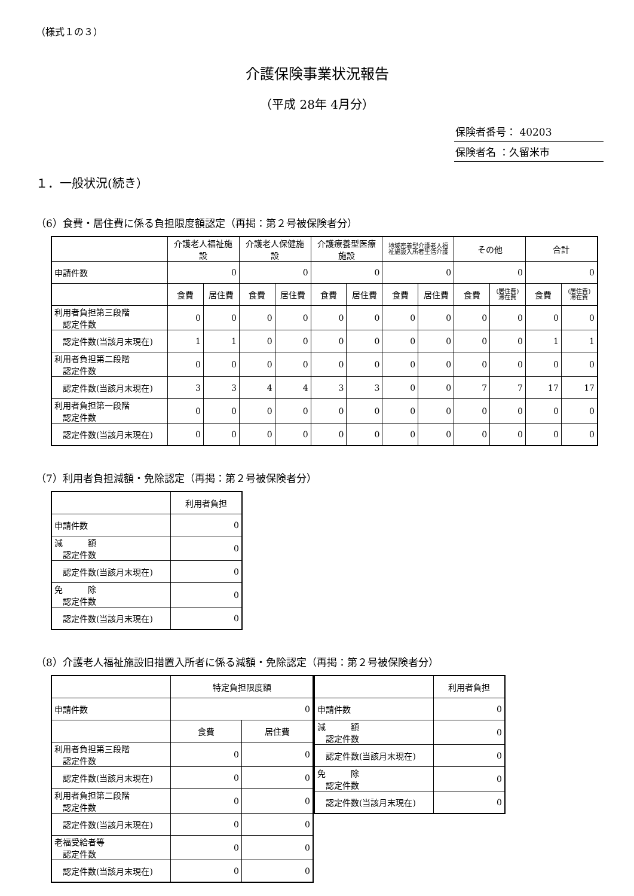（様式１の３）
介護保険事業状況報告
（平成 28年 4月分）
保険者番号： 40203
保険者名 ：久留米市
１．一般状況(続き）
（6）食費・居住費に係る負担限度額認定（再掲：第２号被保険者分）
| | 介護老人福祉施設 | | 介護老人保健施設 | | 介護療養型医療施設 | | 地域密着型介護老人福 祉施設入所者生活介護 | | その他 | | 合計 | |
| --- | --- | --- | --- | --- | --- | --- | --- | --- | --- | --- | --- | --- |
| 申請件数 | 0 | | 0 | | 0 | | 0 | | 0 | | 0 | |
| | 食費 | 居住費 | 食費 | 居住費 | 食費 | 居住費 | 食費 | 居住費 | 食費 | (居住費) 滞在費 | 食費 | (居住費) 滞在費 |
| 利用者負担第三段階 認定件数 | 0 | 0 | 0 | 0 | 0 | 0 | 0 | 0 | 0 | 0 | 0 | 0 |
| 認定件数(当該月末現在) | 1 | 1 | 0 | 0 | 0 | 0 | 0 | 0 | 0 | 0 | 1 | 1 |
| 利用者負担第二段階 認定件数 | 0 | 0 | 0 | 0 | 0 | 0 | 0 | 0 | 0 | 0 | 0 | 0 |
| 認定件数(当該月末現在) | 3 | 3 | 4 | 4 | 3 | 3 | 0 | 0 | 7 | 7 | 17 | 17 |
| 利用者負担第一段階 認定件数 | 0 | 0 | 0 | 0 | 0 | 0 | 0 | 0 | 0 | 0 | 0 | 0 |
| 認定件数(当該月末現在) | 0 | 0 | 0 | 0 | 0 | 0 | 0 | 0 | 0 | 0 | 0 | 0 |
（7）利用者負担減額・免除認定（再掲：第２号被保険者分）
| | 利用者負担 |
| --- | --- |
| 申請件数 | 0 |
| 減 額 認定件数 | 0 |
| 認定件数(当該月末現在) | 0 |
| 免 除 認定件数 | 0 |
| 認定件数(当該月末現在) | 0 |
（8）介護老人福祉施設旧措置入所者に係る減額・免除認定（再掲：第２号被保険者分）
| | 特定負担限度額 | |
| --- | --- | --- |
| 申請件数 | 0 | |
| | 食費 | 居住費 |
| 利用者負担第三段階 認定件数 | 0 | 0 |
| 認定件数(当該月末現在) | 0 | 0 |
| 利用者負担第二段階 認定件数 | 0 | 0 |
| 認定件数(当該月末現在) | 0 | 0 |
| 老福受給者等 認定件数 | 0 | 0 |
| 認定件数(当該月末現在) | 0 | 0 |
| | 利用者負担 |
| --- | --- |
| 申請件数 | 0 |
| 減 額 認定件数 | 0 |
| 認定件数(当該月末現在) | 0 |
| 免 除 認定件数 | 0 |
| 認定件数(当該月末現在) | 0 |